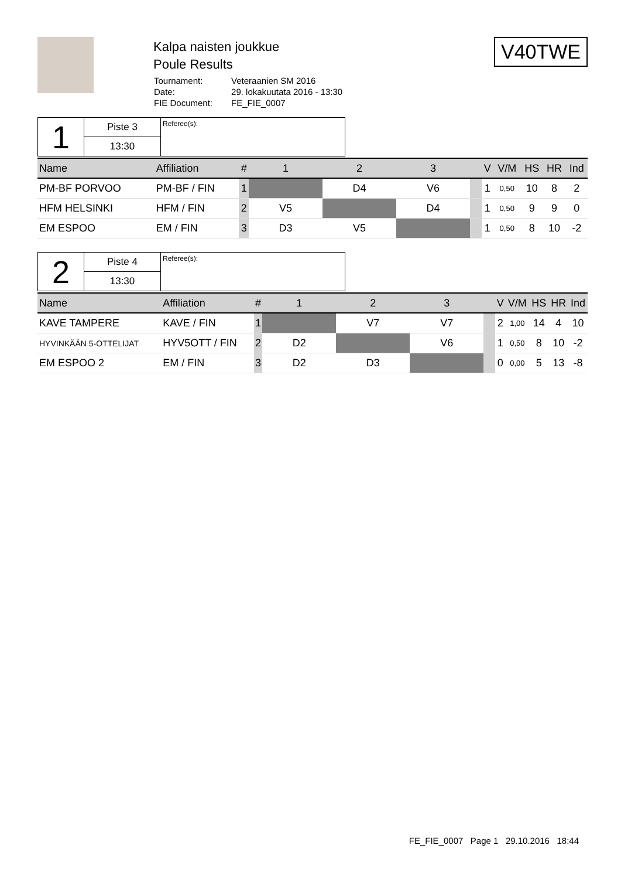Kalpa naisten joukkue
Poule Results
| Tournament: | Veteraanien SM 2016 |
| Date: | 29. lokakuutata 2016 - 13:30 |
| FIE Document: | FE_FIE_0007 |
V40TWE
| 1 | Piste 3 | Referee(s): |
| | 13:30 | |
| Name | Affiliation | # | 1 | 2 | 3 | | V | V/M | HS | HR | Ind |
| --- | --- | --- | --- | --- | --- | --- | --- | --- | --- | --- | --- |
| PM-BF PORVOO | PM-BF / FIN | 1 | | D4 | V6 | | 1 | 0,50 | 10 | 8 | 2 |
| HFM HELSINKI | HFM / FIN | 2 | V5 | | D4 | | 1 | 0,50 | 9 | 9 | 0 |
| EM ESPOO | EM / FIN | 3 | D3 | V5 | | | 1 | 0,50 | 8 | 10 | -2 |
| 2 | Piste 4 | Referee(s): |
| | 13:30 | |
| Name | Affiliation | # | 1 | 2 | 3 | | V | V/M | HS | HR | Ind |
| --- | --- | --- | --- | --- | --- | --- | --- | --- | --- | --- | --- |
| KAVE TAMPERE | KAVE / FIN | 1 | | V7 | V7 | | 2 | 1,00 | 14 | 4 | 10 |
| HYVINKÄÄN 5-OTTELIJAT | HYV5OTT / FIN | 2 | D2 | | V6 | | 1 | 0,50 | 8 | 10 | -2 |
| EM ESPOO 2 | EM / FIN | 3 | D2 | D3 | | | 0 | 0,00 | 5 | 13 | -8 |
FE_FIE_0007 Page 1 29.10.2016 18:44